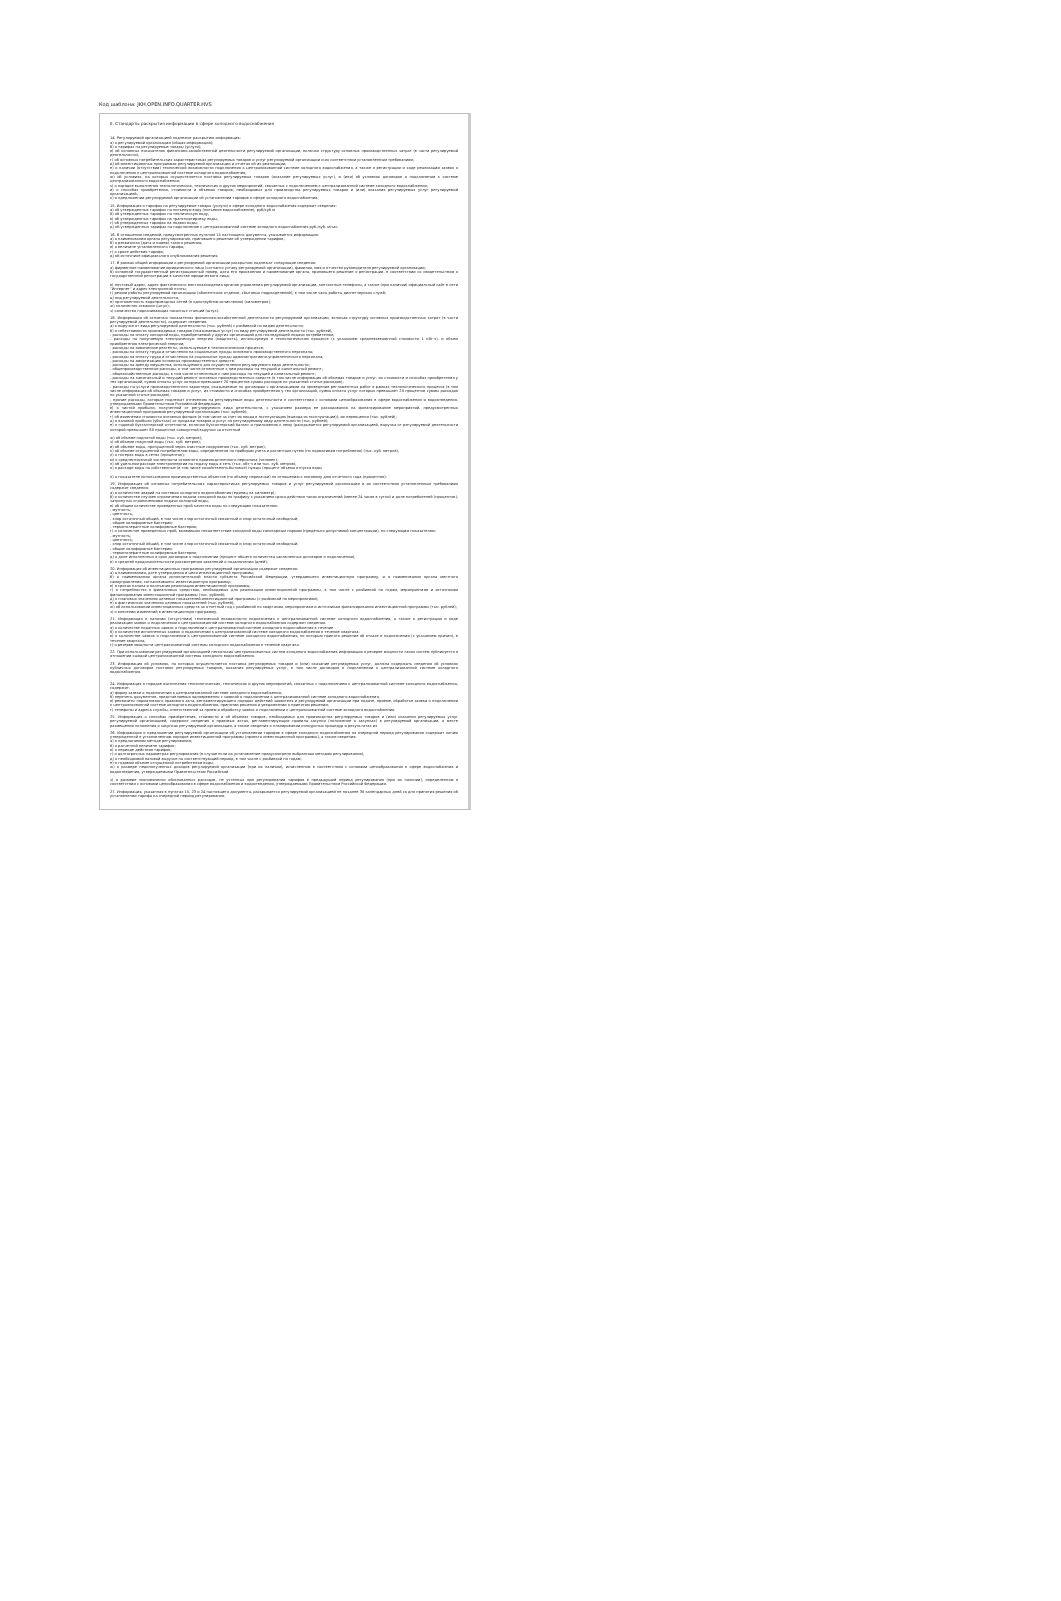Код шаблона: JKH.OPEN.INFO.QUARTER.HVS
II. Стандарты раскрытия информации в сфере холодного водоснабжения
14. Регулируемой организацией подлежит раскрытию информация:
а) о регулируемой организации (общая информация);
б) о тарифах на регулируемые товары (услуги);
в) об основных показателях финансово-хозяйственной деятельности регулируемой организации, включая структуру основных производственных затрат (в части регулируемой деятельности);
г) об основных потребительских характеристиках регулируемых товаров и услуг регулируемой организации и их соответствии установленным требованиям;
д) об инвестиционных программах регулируемой организации и отчетах об их реализации;
е) о наличии (отсутствии) технической возможности подключения к централизованной системе холодного водоснабжения, а также о регистрации и ходе реализации заявок о подключении к централизованной системе холодного водоснабжения;
ж) об условиях, на которых осуществляется поставка регулируемых товаров (оказание регулируемых услуг), и (или) об условиях договоров о подключении к системе централизованного водоснабжения;
з) о порядке выполнения технологических, технических и других мероприятий, связанных с подключением к централизованной системе холодного водоснабжения;
и) о способах приобретения, стоимости и объемах товаров, необходимых для производства регулируемых товаров и (или) оказания регулируемых услуг регулируемой организацией;
к) о предложении регулируемой организации об установлении тарифов в сфере холодного водоснабжения.
15. Информация о тарифах на регулируемые товары (услуги) в сфере холодного водоснабжения содержит сведения:
а) об утвержденных тарифах на питьевую воду (питьевое водоснабжение); руб/куб м
б) об утвержденных тарифах на техническую воду;
в) об утвержденных тарифах на транспортировку воды;
г) об утвержденных тарифах на подвоз воды;
д) об утвержденных тарифах на подключение к централизованной системе холодного водоснабжения руб./куб. м/час.
16. В отношении сведений, предусмотренных пунктом 15 настоящего документа, указывается информация:
а) о наименовании органа регулирования, принявшего решение об утверждении тарифов;
б) о реквизитах (дата и номер) такого решения;
в) о величине установленного тарифа;
г) о сроке действия тарифа;
д) об источнике официального опубликования решения.
17. В рамках общей информации о регулируемой организации раскрытию подлежат следующие сведения:
а) фирменное наименование юридического лица (согласно уставу регулируемой организации), фамилия, имя и отчество руководителя регулируемой организации;
б) основной государственный регистрационный номер, дата его присвоения и наименование органа, принявшего решение о регистрации, в соответствии со свидетельством о государственной регистрации в качестве юридического лица;
в) почтовый адрес, адрес фактического местонахождения органов управления регулируемой организации, контактные телефоны, а также (при наличии) официальный сайт в сети "Интернет" и адрес электронной почты;
г) режим работы регулируемой организации (абонентских отделов, сбытовых подразделений), в том числе часы работы диспетчерских служб;
д) вид регулируемой деятельности;
е) протяженность водопроводных сетей (в однотрубном исчислении) (километров);
ж) количество скважин (штук);
з) количество подкачивающих насосных станций (штук).
18. Информация об основных показателях финансово-хозяйственной деятельности регулируемой организации, включая структуру основных производственных затрат (в части регулируемой деятельности), содержит сведения:
а) о выручке от вида регулируемой деятельности (тыс. рублей) с разбивкой по видам деятельности;
б) о себестоимости производимых товаров (оказываемых услуг) по виду регулируемой деятельности (тыс. рублей),
- расходы на оплату холодной воды, приобретаемой у других организаций для последующей подачи потребителям;
- расходы на покупаемую электрическую энергию (мощность), используемую в технологическом процессе (с указанием средневзвешенной стоимости 1 кВт·ч), и объем приобретения электрической энергии;
- расходы на химические реагенты, используемые в технологическом процессе;
- расходы на оплату труда и отчисления на социальные нужды основного производственного персонала;
- расходы на оплату труда и отчисления на социальные нужды административно-управленческого персонала;
- расходы на амортизацию основных производственных средств;
- расходы на аренду имущества, используемого для осуществления регулируемого вида деятельности;
- общепроизводственные расходы, в том числе отнесенные к ним расходы на текущий и капитальный ремонт;
- общехозяйственные расходы, в том числе отнесенные к ним расходы на текущий и капитальный ремонт;
- расходы на капитальный и текущий ремонт основных производственных средств (в том числе информация об объемах товаров и услуг, их стоимости и способах приобретения у тех организаций, сумма оплаты услуг которых превышает 20 процентов суммы расходов по указанной статье расходов);
- расходы на услуги производственного характера, оказываемые по договорам с организациями на проведение регламентных работ в рамках технологического процесса (в том числе информация об объемах товаров и услуг, их стоимости и способах приобретения у тех организаций, сумма оплаты услуг которых превышает 20 процентов суммы расходов по указанной статье расходов);
- прочие расходы, которые подлежат отнесению на регулируемые виды деятельности в соответствии с основами ценообразования в сфере водоснабжения и водоотведения, утверждаемыми Правительством Российской Федерации;
в) о чистой прибыли, полученной от регулируемого вида деятельности, с указанием размера ее расходования на финансирование мероприятий, предусмотренных инвестиционной программой регулируемой организации (тыс. рублей);
г) об изменении стоимости основных фондов (в том числе за счет их ввода в эксплуатацию (вывода из эксплуатации)), их переоценки (тыс. рублей);
д) о валовой прибыли (убытках) от продажи товаров и услуг по регулируемому виду деятельности (тыс. рублей);
е) о годовой бухгалтерской отчетности, включая бухгалтерский баланс и приложения к нему (раскрывается регулируемой организацией, выручка от регулируемой деятельности которой превышает 80 процентов совокупной выручки за отчетный
ж) об объеме поднятой воды (тыс. куб. метров);
з) об объеме покупной воды (тыс. куб. метров);
и) об объеме воды, пропущенной через очистные сооружения (тыс. куб. метров);
к) об объеме отпущенной потребителям воды, определенном по приборам учета и расчетным путем (по нормативам потребления) (тыс. куб. метров);
л) о потерях воды в сетях (процентов);
м) о среднесписочной численности основного производственного персонала (человек);
н) об удельном расходе электроэнергии на подачу воды в сеть (тыс. кВт·ч или тыс. куб. метров);
о) о расходе воды на собственные (в том числе хозяйственно-бытовые) нужды (процент объема отпуска воды
п) о показателе использования производственных объектов (по объему перекачки) по отношению к пиковому дню отчетного года (процентов).
19. Информация об основных потребительских характеристиках регулируемых товаров и услуг регулируемой организации и их соответствии установленным требованиям содержит сведения:
а) о количестве аварий на системах холодного водоснабжения (единиц на километр);
б) о количестве случаев ограничения подачи холодной воды по графику с указанием срока действия таких ограничений (менее 24 часов в сутки) и доле потребителей (процентов), затронутых ограничениями подачи холодной воды;
в) об общем количестве проведенных проб качества воды по следующим показателям:
- мутность;
- цветность;
- хлор остаточный общий, в том числе хлор остаточный связанный и хлор остаточный свободный;
- общие колиформные бактерии;
- термотолерантные колиформные бактерии;
г) о количестве проведенных проб, выявивших несоответствие холодной воды санитарным нормам (предельно допустимой концентрации), по следующим показателям:
- мутность;
- цветность;
- хлор остаточный общий, в том числе хлор остаточный связанный и хлор остаточный свободный;
- общие колиформные бактерии;
- термотолерантные колиформные бактерии;
д) о доле исполненных в срок договоров о подключении (процент общего количества заключенных договоров о подключении);
е) о средней продолжительности рассмотрения заявлений о подключении (дней).
20. Информация об инвестиционных программах регулируемой организации содержит сведения:
а) о наименовании, дате утверждения и цели инвестиционной программы;
б) о наименовании органа исполнительной власти субъекта Российской Федерации, утвердившего инвестиционную программу, и о наименовании органа местного самоуправления, согласовавшего инвестиционную программу;
в) о сроках начала и окончания реализации инвестиционной программы;
г) о потребностях в финансовых средствах, необходимых для реализации инвестиционной программы, в том числе с разбивкой по годам, мероприятиям и источникам финансирования инвестиционной программы (тыс. рублей);
д) о плановых значениях целевых показателей инвестиционной программы (с разбивкой по мероприятиям);
е) о фактических значениях целевых показателей (тыс. рублей);
ж) об использовании инвестиционных средств за отчетный год с разбивкой по кварталам, мероприятиям и источникам финансирования инвестиционной программы (тыс. рублей);
з) о внесении изменений в инвестиционную программу.
21. Информация о наличии (отсутствии) технической возможности подключения к централизованной системе холодного водоснабжения, а также о регистрации и ходе реализации заявок о подключении к централизованной системе холодного водоснабжения содержит сведения:
а) о количестве поданных заявок о подключении к централизованной системе холодного водоснабжения в течение
б) о количестве исполненных заявок о подключении к централизованной системе холодного водоснабжения в течение квартала;
в) о количестве заявок о подключении к централизованной системе холодного водоснабжения, по которым принято решение об отказе в подключении (с указанием причин), в течение квартала;
г) о резерве мощности централизованной системы холодного водоснабжения в течение квартала.
22. При использовании регулируемой организацией нескольких централизованных систем холодного водоснабжения информация о резерве мощности таких систем публикуется в отношении каждой централизованной системы холодного водоснабжения.
23. Информация об условиях, на которых осуществляется поставка регулируемых товаров и (или) оказание регулируемых услуг, должна содержать сведения об условиях публичных договоров поставок регулируемых товаров, оказания регулируемых услуг, в том числе договоров о подключении к централизованной системе холодного водоснабжения.
24. Информация о порядке выполнения технологических, технических и других мероприятий, связанных с подключением к централизованной системе холодного водоснабжения, содержит:
а) форму заявки о подключении к централизованной системе холодного водоснабжения;
б) перечень документов, представляемых одновременно с заявкой о подключении к централизованной системе холодного водоснабжения;
в) реквизиты нормативного правового акта, регламентирующего порядок действий заявителя и регулируемой организации при подаче, приеме, обработке заявки о подключении к централизованной системе холодного водоснабжения, принятии решения и уведомлении о принятом решении;
г) телефоны и адреса службы, ответственной за прием и обработку заявок о подключении к централизованной системе холодного водоснабжения.
25. Информация о способах приобретения, стоимости и об объемах товаров, необходимых для производства регулируемых товаров и (или) оказания регулируемых услуг регулируемой организацией, содержит сведения о правовых актах, регламентирующих правила закупки (положение о закупках) в регулируемой организации, о месте размещения положения о закупках регулируемой организации, а также сведения о планировании конкурсных процедур и результатах их
26. Информация о предложении регулируемой организации об установлении тарифов в сфере холодного водоснабжения на очередной период регулирования содержит копию утвержденной в установленном порядке инвестиционной программы (проекта инвестиционной программы), а также сведения:
а) о предлагаемом методе регулирования;
б) о расчетной величине тарифов;
в) о периоде действия тарифов;
г) о долгосрочных параметрах регулирования (в случае если их установление предусмотрено выбранным методом регулирования);
д) о необходимой валовой выручке на соответствующий период, в том числе с разбивкой по годам;
е) о годовом объеме отпущенной потребителям воды;
ж) о размере недополученных доходов регулируемой организации (при их наличии), исчисленном в соответствии с основами ценообразования в сфере водоснабжения и водоотведения, утверждаемыми Правительством Российской
з) о размере экономически обоснованных расходов, не учтенных при регулировании тарифов в предыдущий период регулирования (при их наличии), определенном в соответствии с основами ценообразования в сфере водоснабжения и водоотведения, утверждаемыми Правительством Российской Федерации.
27. Информация, указанная в пунктах 15, 23 и 24 настоящего документа, раскрывается регулируемой организацией не позднее 30 календарных дней со дня принятия решения об установлении тарифа на очередной период регулирования.